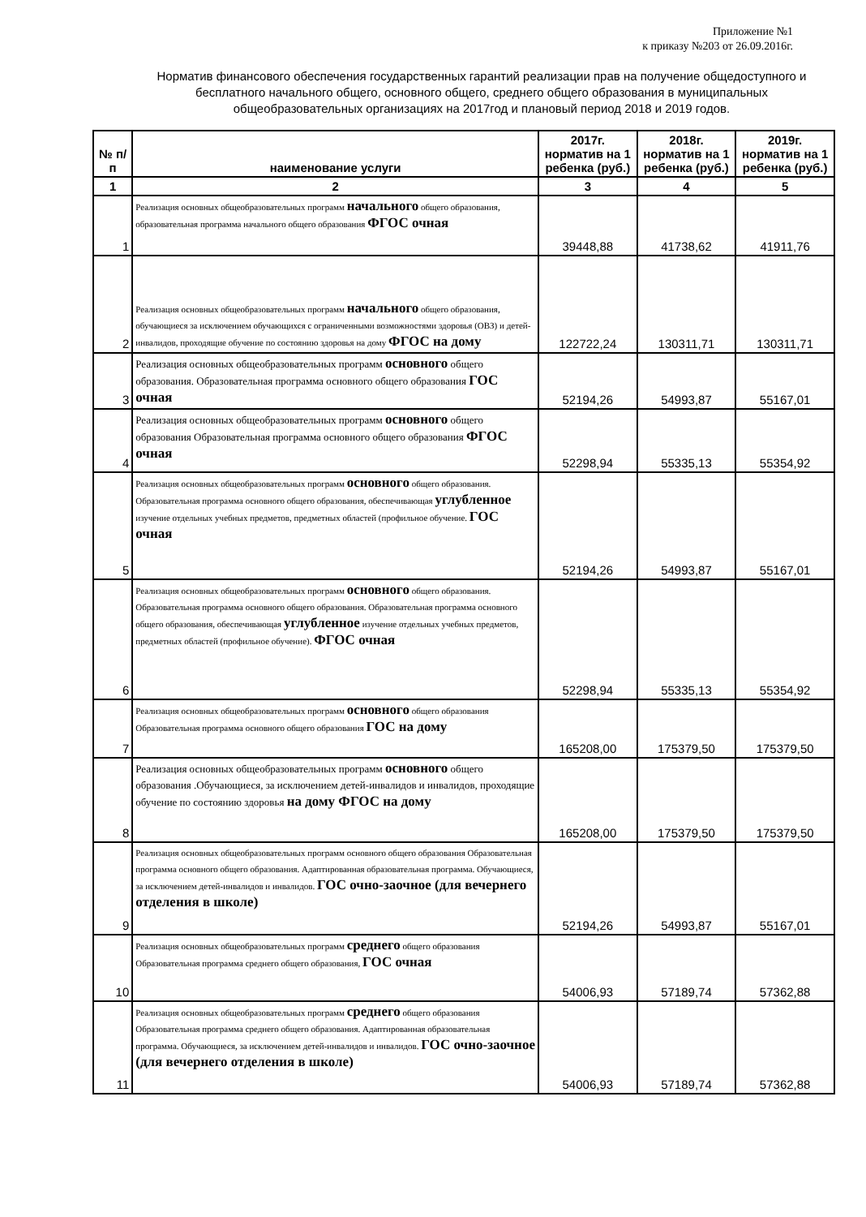Приложение №1
к приказу №203 от 26.09.2016г.
Норматив финансового обеспечения государственных гарантий реализации прав на получение общедоступного и бесплатного начального общего, основного общего, среднего общего образования в муниципальных общеобразовательных организациях на 2017год и плановый период 2018 и 2019 годов.
| № п/п | наименование услуги | 2017г. норматив на 1 ребенка (руб.) | 2018г. норматив на 1 ребенка (руб.) | 2019г. норматив на 1 ребенка (руб.) |
| --- | --- | --- | --- | --- |
| 1 | 2 | 3 | 4 | 5 |
| 1 | Реализация основных общеобразовательных программ начального общего образования, образовательная программа начального общего образования ФГОС очная | 39448,88 | 41738,62 | 41911,76 |
| 2 | Реализация основных общеобразовательных программ начального общего образования, обучающиеся за исключением обучающихся с ограниченными возможностями здоровья (ОВЗ) и детей-инвалидов, проходящие обучение по состоянию здоровья на дому ФГОС на дому | 122722,24 | 130311,71 | 130311,71 |
| 3 | Реализация основных общеобразовательных программ основного общего образования. Образовательная программа основного общего образования ГОС очная | 52194,26 | 54993,87 | 55167,01 |
| 4 | Реализация основных общеобразовательных программ основного общего образования Образовательная программа основного общего образования ФГОС очная | 52298,94 | 55335,13 | 55354,92 |
| 5 | Реализация основных общеобразовательных программ основного общего образования. Образовательная программа основного общего образования, обеспечивающая углубленное изучение отдельных учебных предметов, предметных областей (профильное обучение. ГОС очная | 52194,26 | 54993,87 | 55167,01 |
| 6 | Реализация основных общеобразовательных программ основного общего образования. Образовательная программа основного общего образования. Образовательная программа основного общего образования, обеспечивающая углубленное изучение отдельных учебных предметов, предметных областей (профильное обучение). ФГОС очная | 52298,94 | 55335,13 | 55354,92 |
| 7 | Реализация основных общеобразовательных программ основного общего образования Образовательная программа основного общего образования ГОС на дому | 165208,00 | 175379,50 | 175379,50 |
| 8 | Реализация основных общеобразовательных программ основного общего образования .Обучающиеся, за исключением детей-инвалидов и инвалидов, проходящие обучение по состоянию здоровья на дому ФГОС на дому | 165208,00 | 175379,50 | 175379,50 |
| 9 | Реализация основных общеобразовательных программ основного общего образования Образовательная программа основного общего образования. Адаптированная образовательная программа. Обучающиеся, за исключением детей-инвалидов и инвалидов. ГОС очно-заочное (для вечернего отделения в школе) | 52194,26 | 54993,87 | 55167,01 |
| 10 | Реализация основных общеобразовательных программ среднего общего образования Образовательная программа среднего общего образования, ГОС очная | 54006,93 | 57189,74 | 57362,88 |
| 11 | Реализация основных общеобразовательных программ среднего общего образования Образовательная программа среднего общего образования. Адаптированная образовательная программа. Обучающиеся, за исключением детей-инвалидов и инвалидов. ГОС очно-заочное (для вечернего отделения в школе) | 54006,93 | 57189,74 | 57362,88 |